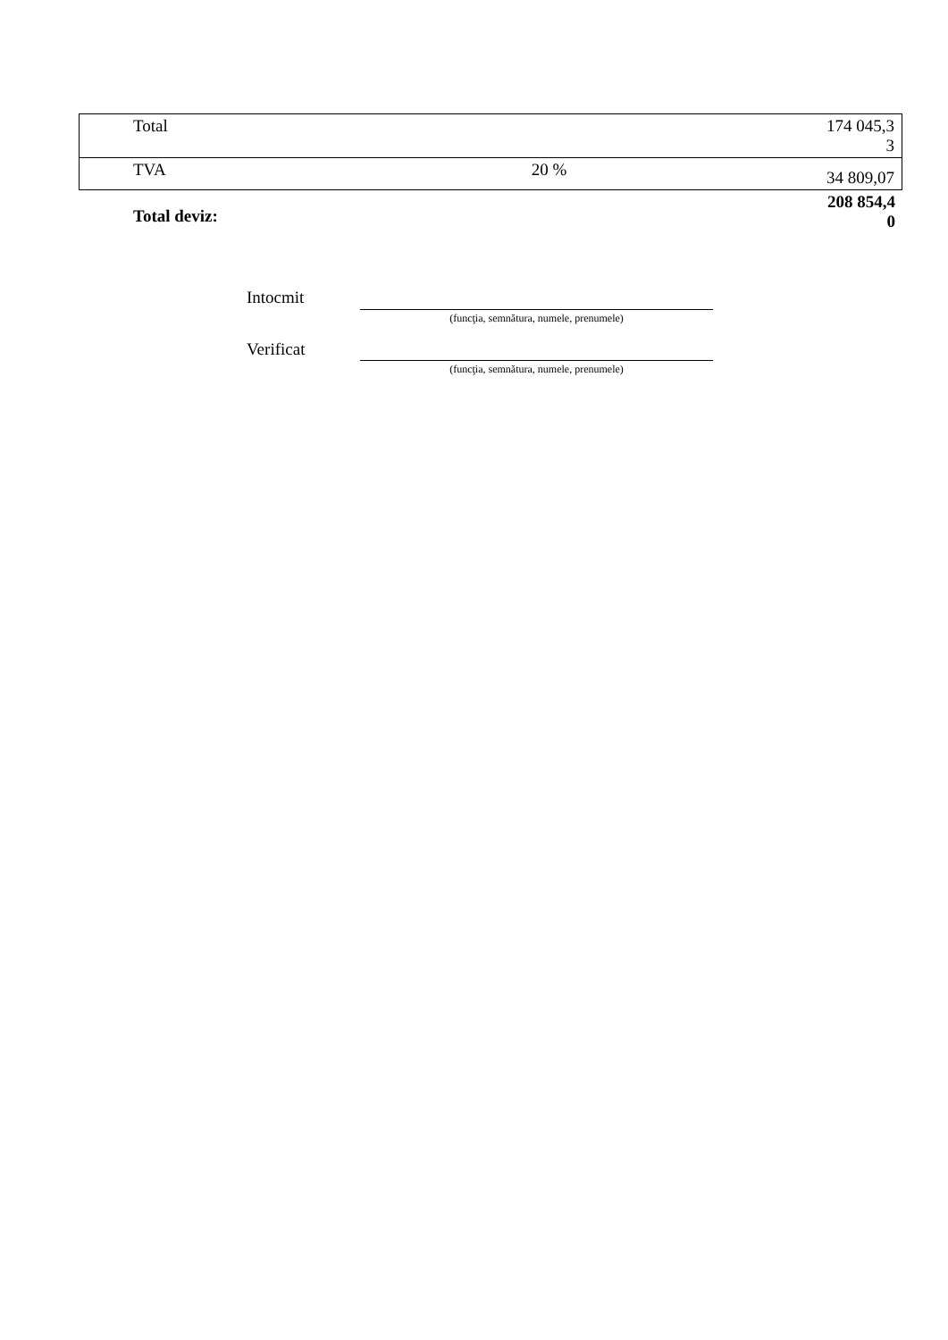| Total | | 174 045,3 3 |
| TVA | 20 % | 34 809,07 |
Total deviz: 208 854,4
0
Intocmit
(funcţia, semnătura, numele, prenumele)
Verificat
(funcţia, semnătura, numele, prenumele)